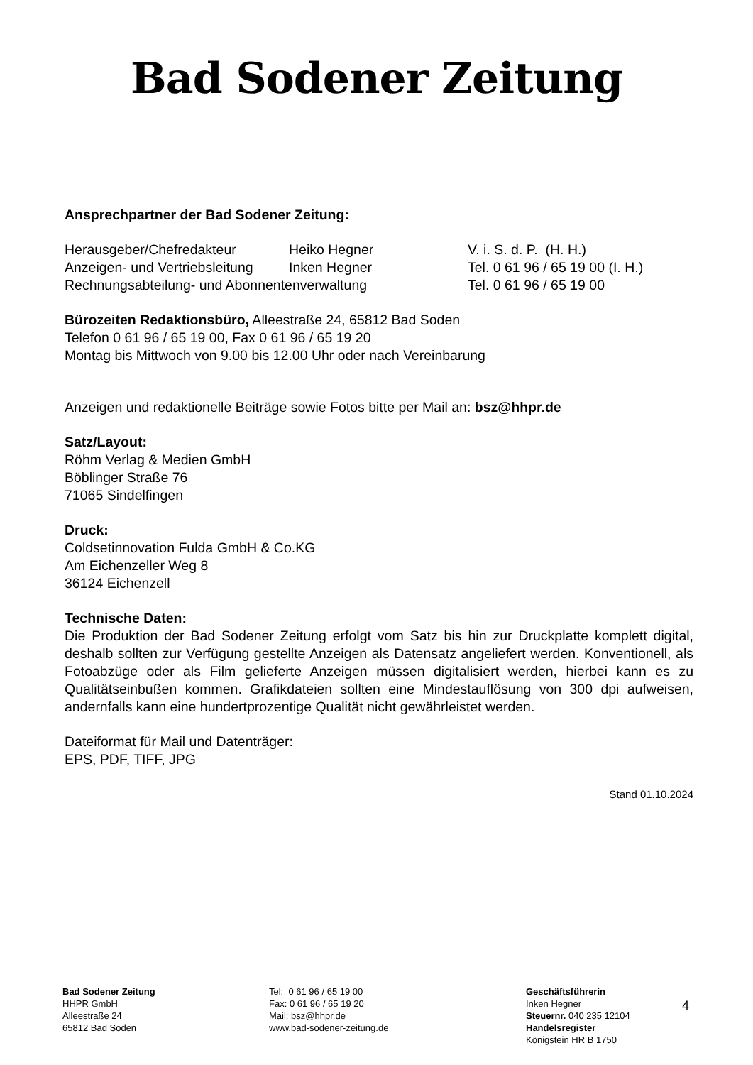Bad Sodener Zeitung
Ansprechpartner der Bad Sodener Zeitung:
| Herausgeber/Chefredakteur | Heiko Hegner | V. i. S. d. P. (H. H.) |
| Anzeigen- und Vertriebsleitung | Inken Hegner | Tel. 0 61 96 / 65 19 00 (I. H.) |
| Rechnungsabteilung- und Abonnentenverwaltung | | Tel. 0 61 96 / 65 19 00 |
Bürozeiten Redaktionsbüro, Alleestraße 24, 65812 Bad Soden
Telefon 0 61 96 / 65 19 00, Fax 0 61 96 / 65 19 20
Montag bis Mittwoch von 9.00 bis 12.00 Uhr oder nach Vereinbarung
Anzeigen und redaktionelle Beiträge sowie Fotos bitte per Mail an: bsz@hhpr.de
Satz/Layout:
Röhm Verlag & Medien GmbH
Böblinger Straße 76
71065 Sindelfingen
Druck:
Coldsetinnovation Fulda GmbH & Co.KG
Am Eichenzeller Weg 8
36124 Eichenzell
Technische Daten:
Die Produktion der Bad Sodener Zeitung erfolgt vom Satz bis hin zur Druckplatte komplett digital, deshalb sollten zur Verfügung gestellte Anzeigen als Datensatz angeliefert werden. Konventionell, als Fotoabzüge oder als Film gelieferte Anzeigen müssen digitalisiert werden, hierbei kann es zu Qualitätseinbußen kommen. Grafikdateien sollten eine Mindestauflösung von 300 dpi aufweisen, andernfalls kann eine hundertprozentige Qualität nicht gewährleistet werden.
Dateiformat für Mail und Datenträger:
EPS, PDF, TIFF, JPG
Stand 01.10.2024
Bad Sodener Zeitung
HHPR GmbH
Alleestraße 24
65812 Bad Soden
Tel: 0 61 96 / 65 19 00
Fax: 0 61 96 / 65 19 20
Mail: bsz@hhpr.de
www.bad-sodener-zeitung.de
Geschäftsführerin
Inken Hegner
Steuernr. 040 235 12104
Handelsregister
Königstein HR B 1750
4